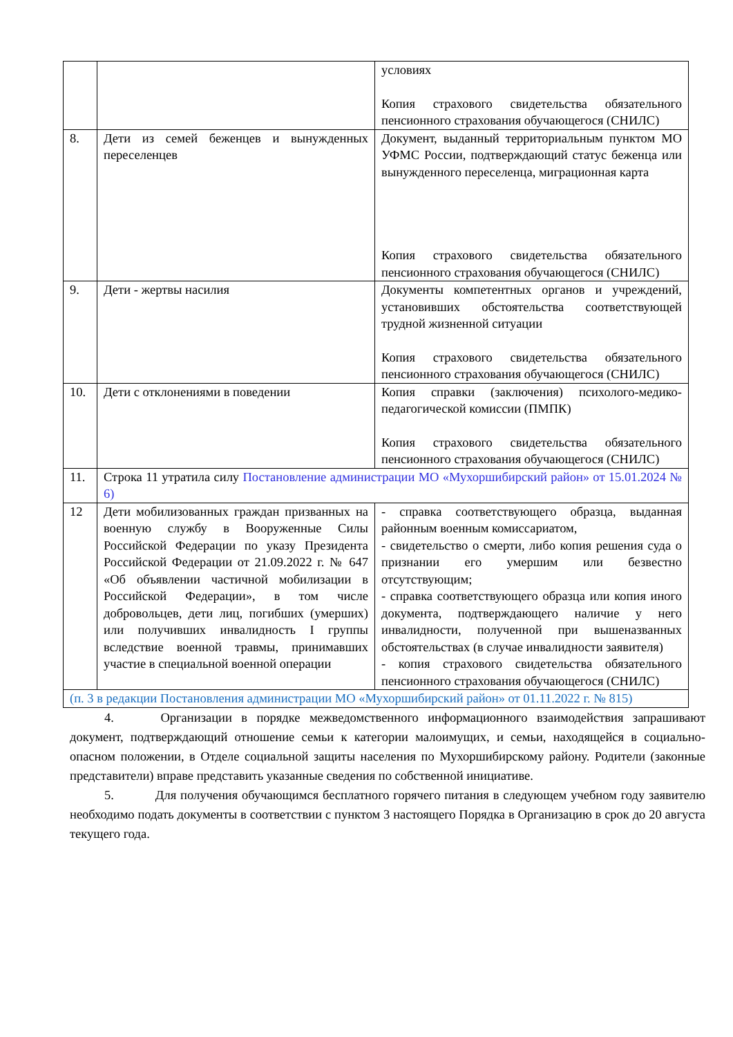| | | условиях Копия страхового свидетельства обязательного пенсионного страхования обучающегося (СНИЛС) |
| 8. | Дети из семей беженцев и вынужденных переселенцев | Документ, выданный территориальным пунктом МО УФМС России, подтверждающий статус беженца или вынужденного переселенца, миграционная карта Копия страхового свидетельства обязательного пенсионного страхования обучающегося (СНИЛС) |
| 9. | Дети - жертвы насилия | Документы компетентных органов и учреждений, установивших обстоятельства соответствующей трудной жизненной ситуации Копия страхового свидетельства обязательного пенсионного страхования обучающегося (СНИЛС) |
| 10. | Дети с отклонениями в поведении | Копия справки (заключения) психолого-медико-педагогической комиссии (ПМПК) Копия страхового свидетельства обязательного пенсионного страхования обучающегося (СНИЛС) |
| 11. | Строка 11 утратила силу Постановление администрации МО «Мухоршибирский район» от 15.01.2024 № 6) | |
| 12 | Дети мобилизованных граждан призванных на военную службу в Вооруженные Силы Российской Федерации по указу Президента Российской Федерации от 21.09.2022 г. № 647 «Об объявлении частичной мобилизации в Российской Федерации», в том числе добровольцев, дети лиц, погибших (умерших) или получивших инвалидность I группы вследствие военной травмы, принимавших участие в специальной военной операции | - справка соответствующего образца, выданная районным военным комиссариатом, - свидетельство о смерти, либо копия решения суда о признании его умершим или безвестно отсутствующим; - справка соответствующего образца или копия иного документа, подтверждающего наличие у него инвалидности, полученной при вышеназванных обстоятельствах (в случае инвалидности заявителя) - копия страхового свидетельства обязательного пенсионного страхования обучающегося (СНИЛС) |
| (п. 3 в редакции Постановления администрации МО «Мухоршибирский район» от 01.11.2022 г. № 815) | | |
4. Организации в порядке межведомственного информационного взаимодействия запрашивают документ, подтверждающий отношение семьи к категории малоимущих, и семьи, находящейся в социально-опасном положении, в Отделе социальной защиты населения по Мухоршибирскому району. Родители (законные представители) вправе представить указанные сведения по собственной инициативе.
5. Для получения обучающимся бесплатного горячего питания в следующем учебном году заявителю необходимо подать документы в соответствии с пунктом 3 настоящего Порядка в Организацию в срок до 20 августа текущего года.